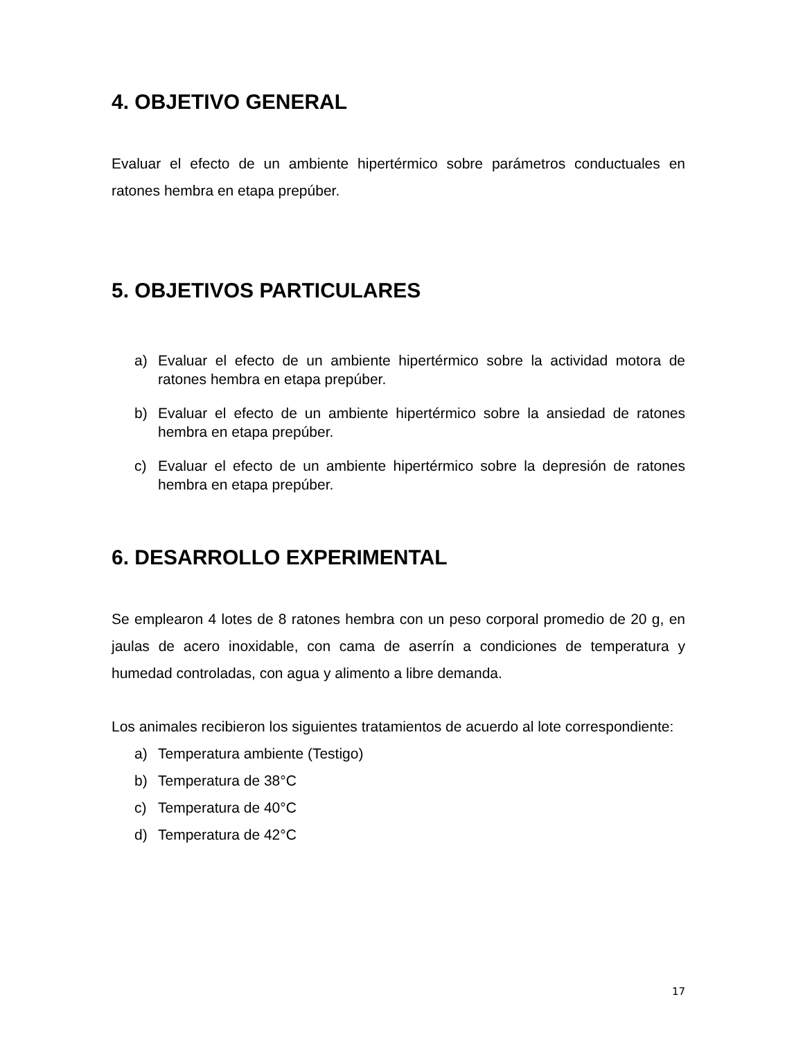4. OBJETIVO GENERAL
Evaluar el efecto de un ambiente hipertérmico sobre parámetros conductuales en ratones hembra en etapa prepúber.
5. OBJETIVOS PARTICULARES
a) Evaluar el efecto de un ambiente hipertérmico sobre la actividad motora de ratones hembra en etapa prepúber.
b) Evaluar el efecto de un ambiente hipertérmico sobre la ansiedad de ratones hembra en etapa prepúber.
c) Evaluar el efecto de un ambiente hipertérmico sobre la depresión de ratones hembra en etapa prepúber.
6. DESARROLLO EXPERIMENTAL
Se emplearon 4 lotes de 8 ratones hembra con un peso corporal promedio de 20 g, en jaulas de acero inoxidable, con cama de aserrín a condiciones de temperatura y humedad controladas, con agua y alimento a libre demanda.
Los animales recibieron los siguientes tratamientos de acuerdo al lote correspondiente:
a) Temperatura ambiente (Testigo)
b) Temperatura de 38°C
c) Temperatura de 40°C
d) Temperatura de 42°C
17